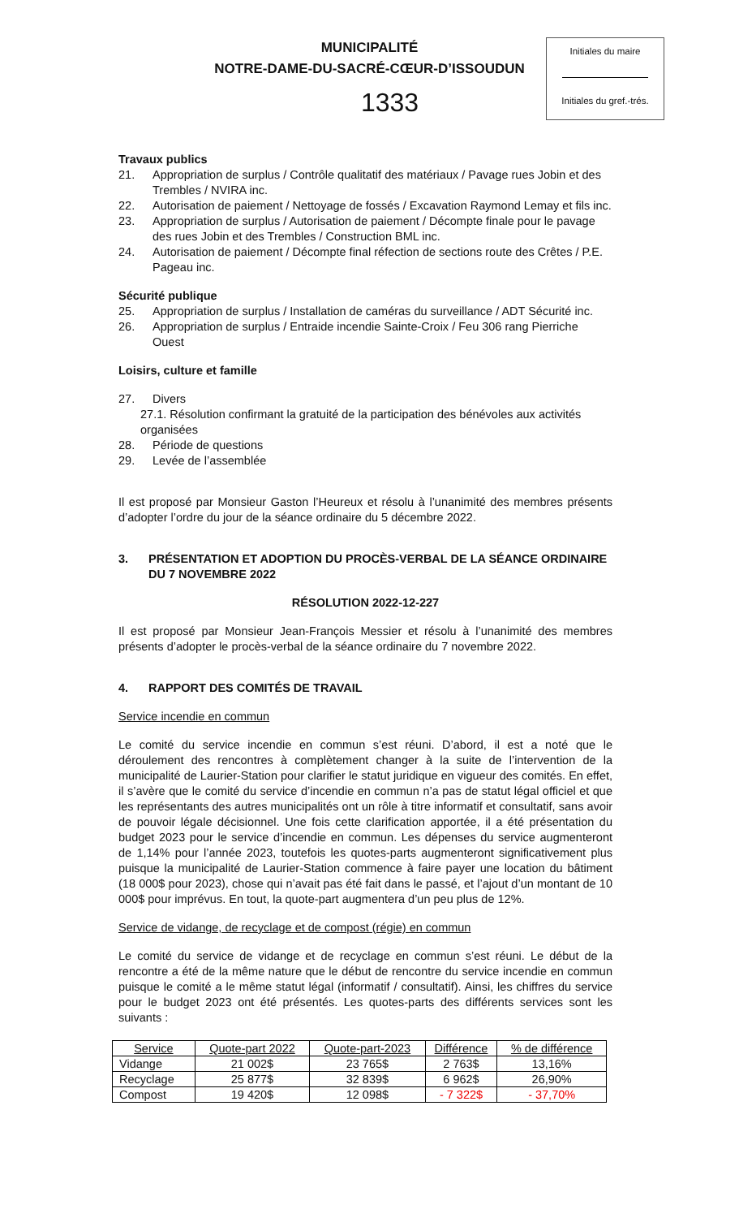MUNICIPALITÉ
NOTRE-DAME-DU-SACRÉ-CŒUR-D’ISSOUDUN
1333
Initiales du maire
Initiales du gref.-trés.
Travaux publics
21. Appropriation de surplus / Contrôle qualitatif des matériaux / Pavage rues Jobin et des Trembles / NVIRA inc.
22. Autorisation de paiement / Nettoyage de fossés / Excavation Raymond Lemay et fils inc.
23. Appropriation de surplus / Autorisation de paiement / Décompte finale pour le pavage des rues Jobin et des Trembles / Construction BML inc.
24. Autorisation de paiement / Décompte final réfection de sections route des Crêtes / P.E. Pageau inc.
Sécurité publique
25. Appropriation de surplus / Installation de caméras du surveillance / ADT Sécurité inc.
26. Appropriation de surplus / Entraide incendie Sainte-Croix / Feu 306 rang Pierriche Ouest
Loisirs, culture et famille
27. Divers
27.1. Résolution confirmant la gratuité de la participation des bénévoles aux activités organisées
28. Période de questions
29. Levée de l’assemblée
Il est proposé par Monsieur Gaston l’Heureux et résolu à l’unanimité des membres présents d’adopter l’ordre du jour de la séance ordinaire du 5 décembre 2022.
3. PRÉSENTATION ET ADOPTION DU PROCÈS-VERBAL DE LA SÉANCE ORDINAIRE DU 7 NOVEMBRE 2022
RÉSOLUTION 2022-12-227
Il est proposé par Monsieur Jean-François Messier et résolu à l’unanimité des membres présents d’adopter le procès-verbal de la séance ordinaire du 7 novembre 2022.
4. RAPPORT DES COMITÉS DE TRAVAIL
Service incendie en commun
Le comité du service incendie en commun s’est réuni. D’abord, il est a noté que le déroulement des rencontres à complètement changer à la suite de l’intervention de la municipalité de Laurier-Station pour clarifier le statut juridique en vigueur des comités. En effet, il s’avère que le comité du service d’incendie en commun n’a pas de statut légal officiel et que les représentants des autres municipalités ont un rôle à titre informatif et consultatif, sans avoir de pouvoir légale décisionnel. Une fois cette clarification apportée, il a été présentation du budget 2023 pour le service d’incendie en commun. Les dépenses du service augmenteront de 1,14% pour l’année 2023, toutefois les quotes-parts augmenteront significativement plus puisque la municipalité de Laurier-Station commence à faire payer une location du bâtiment (18 000$ pour 2023), chose qui n’avait pas été fait dans le passé, et l’ajout d’un montant de 10 000$ pour imprévus. En tout, la quote-part augmentera d’un peu plus de 12%.
Service de vidange, de recyclage et de compost (régie) en commun
Le comité du service de vidange et de recyclage en commun s’est réuni. Le début de la rencontre a été de la même nature que le début de rencontre du service incendie en commun puisque le comité a le même statut légal (informatif / consultatif). Ainsi, les chiffres du service pour le budget 2023 ont été présentés. Les quotes-parts des différents services sont les suivants :
| Service | Quote-part 2022 | Quote-part-2023 | Différence | % de différence |
| --- | --- | --- | --- | --- |
| Vidange | 21 002$ | 23 765$ | 2 763$ | 13,16% |
| Recyclage | 25 877$ | 32 839$ | 6 962$ | 26,90% |
| Compost | 19 420$ | 12 098$ | - 7 322$ | - 37,70% |